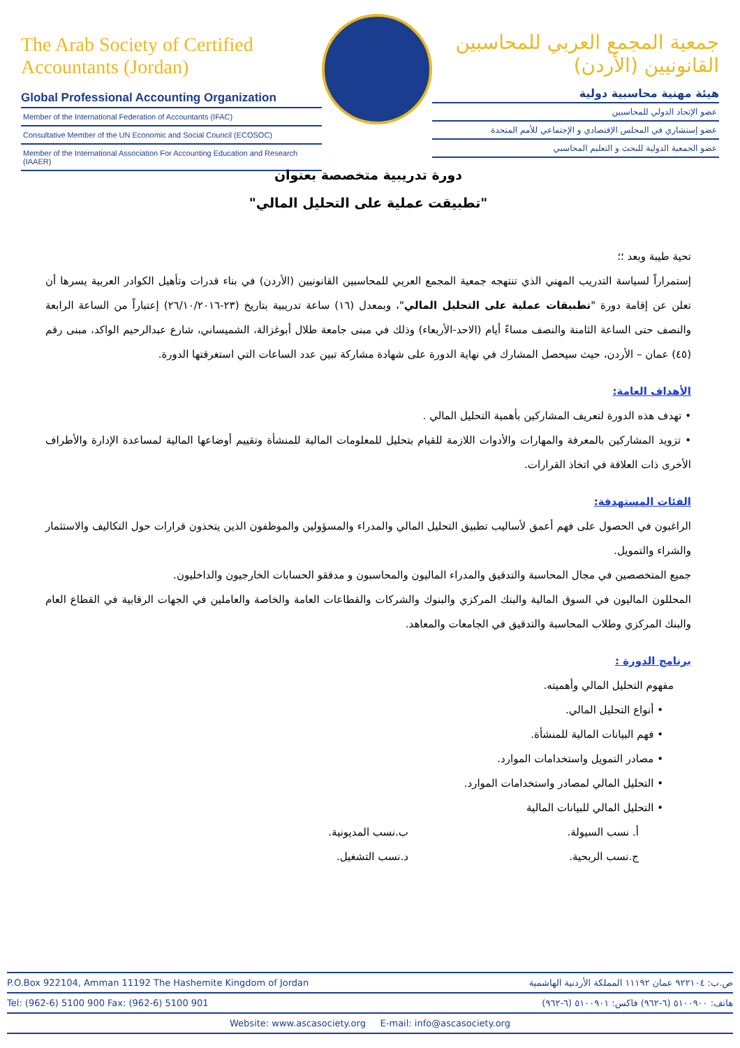The Arab Society of Certified Accountants (Jordan)
Global Professional Accounting Organization
Member of the International Federation of Accountants (IFAC)
Consultative Member of the UN Economic and Social Council (ECOSOC)
Member of the International Association For Accounting Education and Research (IAAER)
جمعية المجمع العربي للمحاسبين القانونيين (الأردن)
هيئة مهنية محاسبية دولية
عضو الإتحاد الدولي للمحاسبين
عضو إستشاري في المجلس الإقتصادي و الإجتماعي للأمم المتحدة
عضو الجمعية الدولية للبحث و التعليم المحاسبي
دورة تدريبية متخصصة بعنوان
"تطبيقت عملية على التحليل المالي"
تحية طيبة وبعد ؛؛
إستمراراً لسياسة التدريب المهني الذي تنتهجه جمعية المجمع العربي للمحاسبين القانونيين (الأردن) في بناء قدرات وتأهيل الكوادر العربية يسرها أن تعلن عن إقامة دورة "تطبيقات عملية على التحليل المالي"، وبمعدل (١٦) ساعة تدريبية بتاريخ (٢٣-٢٦/١٠/٢٠١٦) إعتباراً من الساعة الرابعة والنصف حتى الساعة الثامنة والنصف مساءً أيام (الاحد-الأربعاء) وذلك في مبنى جامعة طلال أبوغزالة، الشميساني، شارع عبدالرحيم الواكد، مبنى رقم (٤٥) عمان – الأردن، حيث سيحصل المشارك في نهاية الدورة على شهادة مشاركة تبين عدد الساعات التي استغرقتها الدورة.
الأهداف العامة:
• تهدف هذه الدورة لتعريف المشاركين بأهمية التحليل المالي .
• تزويد المشاركين بالمعرفة والمهارات والأدوات اللازمة للقيام بتحليل للمعلومات المالية للمنشأة وتقييم أوضاعها المالية لمساعدة الإدارة والأطراف الأخرى ذات العلاقة في اتخاذ القرارات.
الفئات المستهدفة:
الراغبون في الحصول على فهم أعمق لأساليب تطبيق التحليل المالي والمدراء والمسؤولين والموظفون الذين يتخذون قرارات حول التكاليف والاستثمار والشراء والتمويل.
جميع المتخصصين في مجال المحاسبة والتدقيق والمدراء الماليون والمحاسبون و مدققو الحسابات الخارجيون والداخليون.
المحللون الماليون في السوق المالية والبنك المركزي والبنوك والشركات والقطاعات العامة والخاصة والعاملين في الجهات الرقابية في القطاع العام والبنك المركزي وطلاب المحاسبة والتدقيق في الجامعات والمعاهد.
برنامج الدورة :
مفهوم التحليل المالي وأهميته.
• أنواع التحليل المالي.
• فهم البيانات المالية للمنشأة.
• مصادر التمويل واستخدامات الموارد.
• التحليل المالي لمصادر واستخدامات الموارد.
• التحليل المالي للبيانات المالية
أ. نسب السيولة. ب.نسب المديونية.
ج.نسب الربحية. د.نسب التشغيل.
P.O.Box 922104, Amman 11192 The Hashemite Kingdom of Jordan ص.ب: ٩٢٢١٠٤ عمان ١١١٩٢ المملكة الأردنية الهاشمية
Tel: (962-6) 5100 900 Fax: (962-6) 5100 901 هاتف: ٥١٠٠٩٠٠ (٦-٩٦٢) فاكس: ٥١٠٠٩٠١ (٦-٩٦٢)
Website: www.ascasociety.org E-mail: info@ascasociety.org